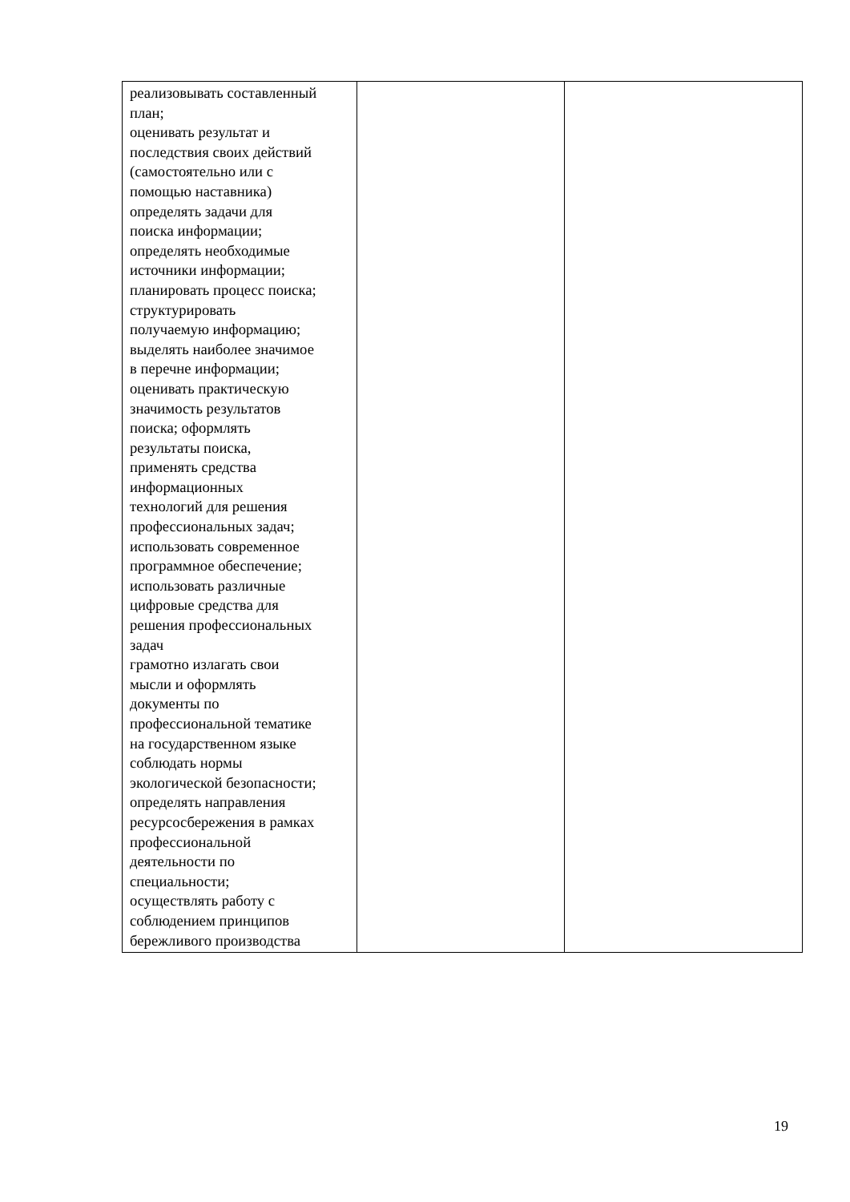| реализовывать составленный план; оценивать результат и последствия своих действий (самостоятельно или с помощью наставника) определять задачи для поиска информации; определять необходимые источники информации; планировать процесс поиска; структурировать получаемую информацию; выделять наиболее значимое в перечне информации; оценивать практическую значимость результатов поиска; оформлять результаты поиска, применять средства информационных технологий для решения профессиональных задач; использовать современное программное обеспечение; использовать различные цифровые средства для решения профессиональных задач грамотно излагать свои мысли и оформлять документы по профессиональной тематике на государственном языке соблюдать нормы экологической безопасности; определять направления ресурсосбережения в рамках профессиональной деятельности по специальности; осуществлять работу с соблюдением принципов бережливого производства | | |
19